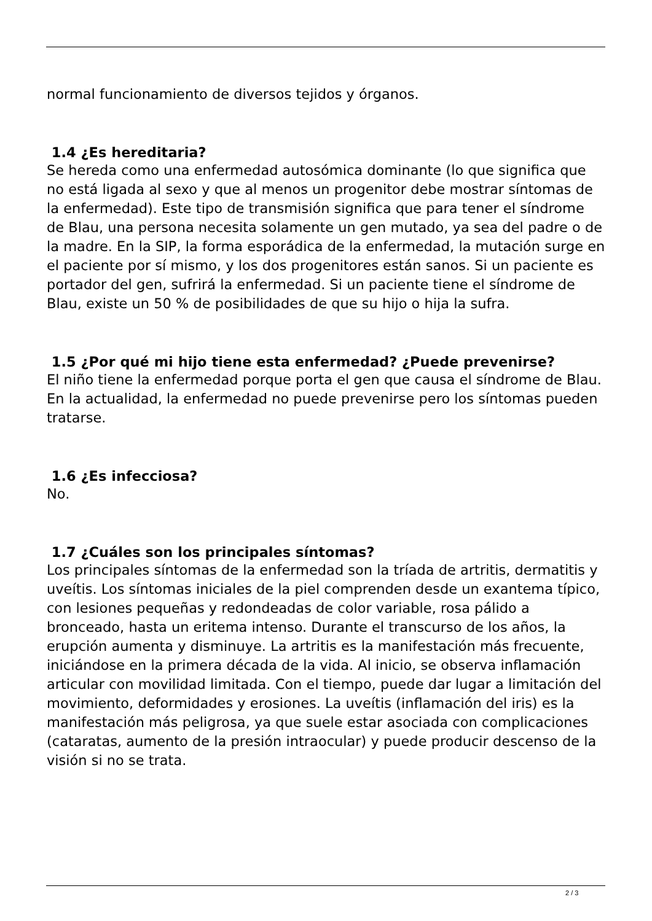normal funcionamiento de diversos tejidos y órganos.
1.4 ¿Es hereditaria?
Se hereda como una enfermedad autosómica dominante (lo que significa que no está ligada al sexo y que al menos un progenitor debe mostrar síntomas de la enfermedad). Este tipo de transmisión significa que para tener el síndrome de Blau, una persona necesita solamente un gen mutado, ya sea del padre o de la madre. En la SIP, la forma esporádica de la enfermedad, la mutación surge en el paciente por sí mismo, y los dos progenitores están sanos. Si un paciente es portador del gen, sufrirá la enfermedad. Si un paciente tiene el síndrome de Blau, existe un 50 % de posibilidades de que su hijo o hija la sufra.
1.5 ¿Por qué mi hijo tiene esta enfermedad? ¿Puede prevenirse?
El niño tiene la enfermedad porque porta el gen que causa el síndrome de Blau. En la actualidad, la enfermedad no puede prevenirse pero los síntomas pueden tratarse.
1.6 ¿Es infecciosa?
No.
1.7 ¿Cuáles son los principales síntomas?
Los principales síntomas de la enfermedad son la tríada de artritis, dermatitis y uveítis. Los síntomas iniciales de la piel comprenden desde un exantema típico, con lesiones pequeñas y redondeadas de color variable, rosa pálido a bronceado, hasta un eritema intenso. Durante el transcurso de los años, la erupción aumenta y disminuye. La artritis es la manifestación más frecuente, iniciándose en la primera década de la vida. Al inicio, se observa inflamación articular con movilidad limitada. Con el tiempo, puede dar lugar a limitación del movimiento, deformidades y erosiones. La uveítis (inflamación del iris) es la manifestación más peligrosa, ya que suele estar asociada con complicaciones (cataratas, aumento de la presión intraocular) y puede producir descenso de la visión si no se trata.
2 / 3